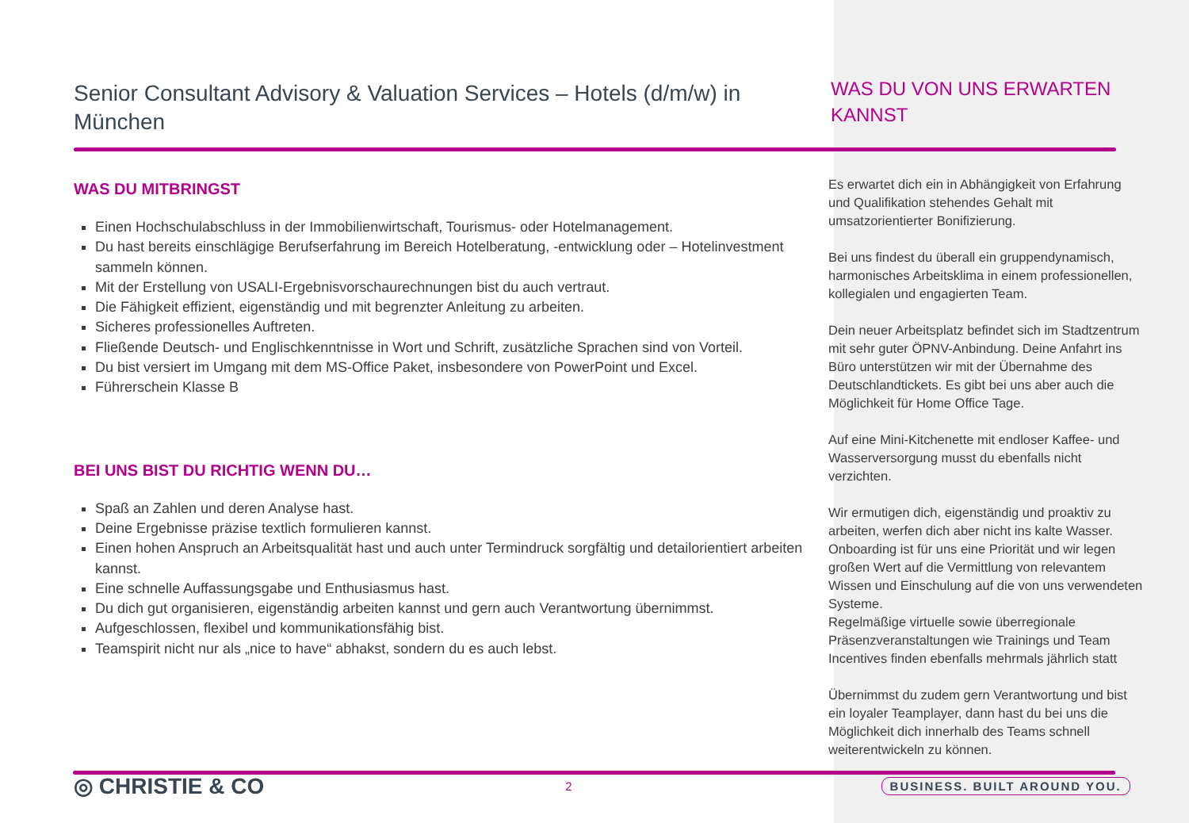Senior Consultant Advisory & Valuation Services – Hotels (d/m/w) in München
WAS DU MITBRINGST
Einen Hochschulabschluss in der Immobilienwirtschaft, Tourismus- oder Hotelmanagement.
Du hast bereits einschlägige Berufserfahrung im Bereich Hotelberatung, -entwicklung oder – Hotelinvestment sammeln können.
Mit der Erstellung von USALI-Ergebnisvorschaurechnungen bist du auch vertraut.
Die Fähigkeit effizient, eigenständig und mit begrenzter Anleitung zu arbeiten.
Sicheres professionelles Auftreten.
Fließende Deutsch- und Englischkenntnisse in Wort und Schrift, zusätzliche Sprachen sind von Vorteil.
Du bist versiert im Umgang mit dem MS-Office Paket, insbesondere von PowerPoint und Excel.
Führerschein Klasse B
BEI UNS BIST DU RICHTIG WENN DU…
Spaß an Zahlen und deren Analyse hast.
Deine Ergebnisse präzise textlich formulieren kannst.
Einen hohen Anspruch an Arbeitsqualität hast und auch unter Termindruck sorgfältig und detailorientiert arbeiten kannst.
Eine schnelle Auffassungsgabe und Enthusiasmus hast.
Du dich gut organisieren, eigenständig arbeiten kannst und gern auch Verantwortung übernimmst.
Aufgeschlossen, flexibel und kommunikationsfähig bist.
Teamspirit nicht nur als „nice to have“ abhakst, sondern du es auch lebst.
WAS DU VON UNS ERWARTEN KANNST
Es erwartet dich ein in Abhängigkeit von Erfahrung und Qualifikation stehendes Gehalt mit umsatzorientierter Bonifizierung.
Bei uns findest du überall ein gruppendynamisch, harmonisches Arbeitsklima in einem professionellen, kollegialen und engagierten Team.
Dein neuer Arbeitsplatz befindet sich im Stadtzentrum mit sehr guter ÖPNV-Anbindung. Deine Anfahrt ins Büro unterstützen wir mit der Übernahme des Deutschlandtickets. Es gibt bei uns aber auch die Möglichkeit für Home Office Tage.
Auf eine Mini-Kitchenette mit endloser Kaffee- und Wasserversorgung musst du ebenfalls nicht verzichten.
Wir ermutigen dich, eigenständig und proaktiv zu arbeiten, werfen dich aber nicht ins kalte Wasser. Onboarding ist für uns eine Priorität und wir legen großen Wert auf die Vermittlung von relevantem Wissen und Einschulung auf die von uns verwendeten Systeme.
Regelmäßige virtuelle sowie überregionale Präsenzveranstaltungen wie Trainings und Team Incentives finden ebenfalls mehrmals jährlich statt
Übernimmst du zudem gern Verantwortung und bist ein loyaler Teamplayer, dann hast du bei uns die Möglichkeit dich innerhalb des Teams schnell weiterentwickeln zu können.
◎ CHRISTIE & CO 2 BUSINESS. BUILT AROUND YOU.